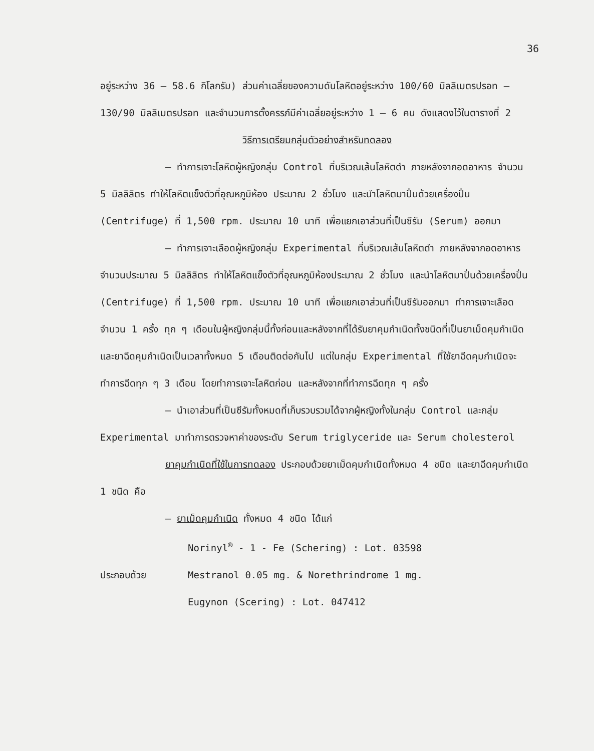36
อยู่ระหว่าง 36 – 58.6 กิโลกรัม) ส่วนค่าเฉลี่ยของความดันโลหิตอยู่ระหว่าง 100/60 มิลลิเมตรปรอท – 130/90 มิลลิเมตรปรอท และจำนวนการตั้งครรภ์มีค่าเฉลี่ยอยู่ระหว่าง 1 – 6 คน ดังแสดงไว้ในตารางที่ 2
วิธีการเตรียมกลุ่มตัวอย่างสำหรับทดลอง
– ทำการเจาะโลหิตผู้หญิงกลุ่ม Control ที่บริเวณเส้นโลหิตดำ ภายหลังจากอดอาหาร จำนวน 5 มิลลิลิตร ทำให้โลหิตแข็งตัวที่อุณหภูมิห้อง ประมาณ 2 ชั่วโมง และนำโลหิตมาปั่นด้วยเครื่องปั่น (Centrifuge) ที่ 1,500 rpm. ประมาณ 10 นาที เพื่อแยกเอาส่วนที่เป็นซีรัม (Serum) ออกมา
– ทำการเจาะเลือดผู้หญิงกลุ่ม Experimental ที่บริเวณเส้นโลหิตดำ ภายหลังจากอดอาหาร จำนวนประมาณ 5 มิลลิลิตร ทำให้โลหิตแข็งตัวที่อุณหภูมิห้องประมาณ 2 ชั่วโมง และนำโลหิตมาปั่นด้วยเครื่องปั่น (Centrifuge) ที่ 1,500 rpm. ประมาณ 10 นาที เพื่อแยกเอาส่วนที่เป็นซีรัมออกมา ทำการเจาะเลือดจำนวน 1 ครั้ง ทุก ๆ เดือนในผู้หญิงกลุ่มนี้ทั้งก่อนและหลังจากที่ได้รับยาคุมกำเนิดทั้งชนิดที่เป็นยาเม็ดคุมกำเนิดและยาฉีดคุมกำเนิดเป็นเวลาทั้งหมด 5 เดือนติดต่อกันไป แต่ในกลุ่ม Experimental ที่ใช้ยาฉีดคุมกำเนิดจะทำการฉีดทุก ๆ 3 เดือน โดยทำการเจาะโลหิตก่อน และหลังจากที่ทำการฉีดทุก ๆ ครั้ง
– นำเอาส่วนที่เป็นซีรัมทั้งหมดที่เก็บรวบรวมได้จากผู้หญิงทั้งในกลุ่ม Control และกลุ่ม Experimental มาทำการตรวจหาค่าของระดับ Serum triglyceride และ Serum cholesterol
ยาคุมกำเนิดที่ใช้ในการทดลอง ประกอบด้วยยาเม็ดคุมกำเนิดทั้งหมด 4 ชนิด และยาฉีดคุมกำเนิด 1 ชนิด คือ
– ยาเม็ดคุมกำเนิด ทั้งหมด 4 ชนิด ได้แก่
Norinyl<sup>®</sup> - 1 - Fe (Schering) : Lot. 03598
ประกอบด้วย Mestranol 0.05 mg. & Norethrindrome 1 mg.
Eugynon (Scering) : Lot. 047412